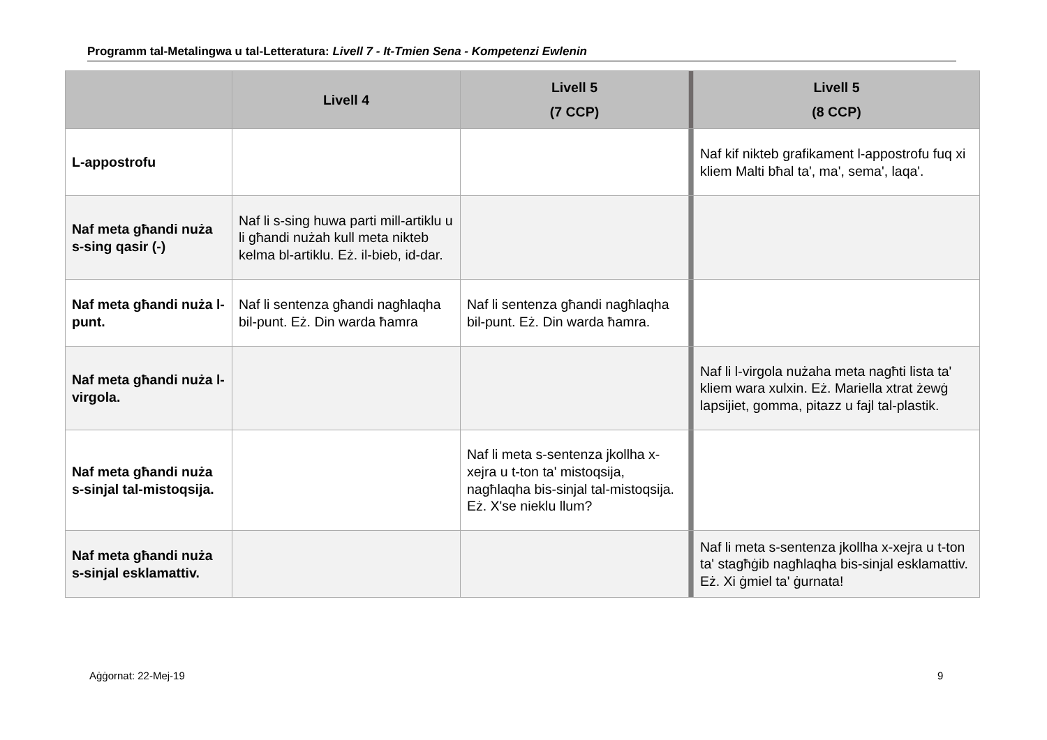Programm tal-Metalingwa u tal-Letteratura: Livell 7 - It-Tmien Sena - Kompetenzi Ewlenin
| | Livell 4 | Livell 5 (7 CCP) | | Livell 5 (8 CCP) |
| --- | --- | --- | --- | --- |
| L-appostrofu | | | | Naf kif nikteb grafikament l-appostrofu fuq xi kliem Malti bħal ta', ma', sema', laqa'. |
| Naf meta għandi nuża s-sing qasir (-) | Naf li s-sing huwa parti mill-artiklu u li għandi nużah kull meta nikteb kelma bl-artiklu. Eż. il-bieb, id-dar. | | | |
| Naf meta għandi nuża l-punt. | Naf li sentenza għandi nagħlaqha bil-punt. Eż. Din warda ħamra | Naf li sentenza għandi nagħlaqha bil-punt. Eż. Din warda ħamra. | | |
| Naf meta għandi nuża l-virgola. | | | | Naf li l-virgola nużaha meta nagħti lista ta' kliem wara xulxin. Eż. Mariella xtrat żewġ lapsijiet, gomma, pitazz u fajl tal-plastik. |
| Naf meta għandi nuża s-sinjal tal-mistoqsija. | | Naf li meta s-sentenza jkollha x-xejra u t-ton ta' mistoqsija, nagħlaqha bis-sinjal tal-mistoqsija. Eż. X'se nieklu llum? | | |
| Naf meta għandi nuża s-sinjal esklamattiv. | | | | Naf li meta s-sentenza jkollha x-xejra u t-ton ta' stagħġib nagħlaqha bis-sinjal esklamattiv. Eż. Xi ġmiel ta' ġurnata! |
Aġġornat: 22-Mej-19 9